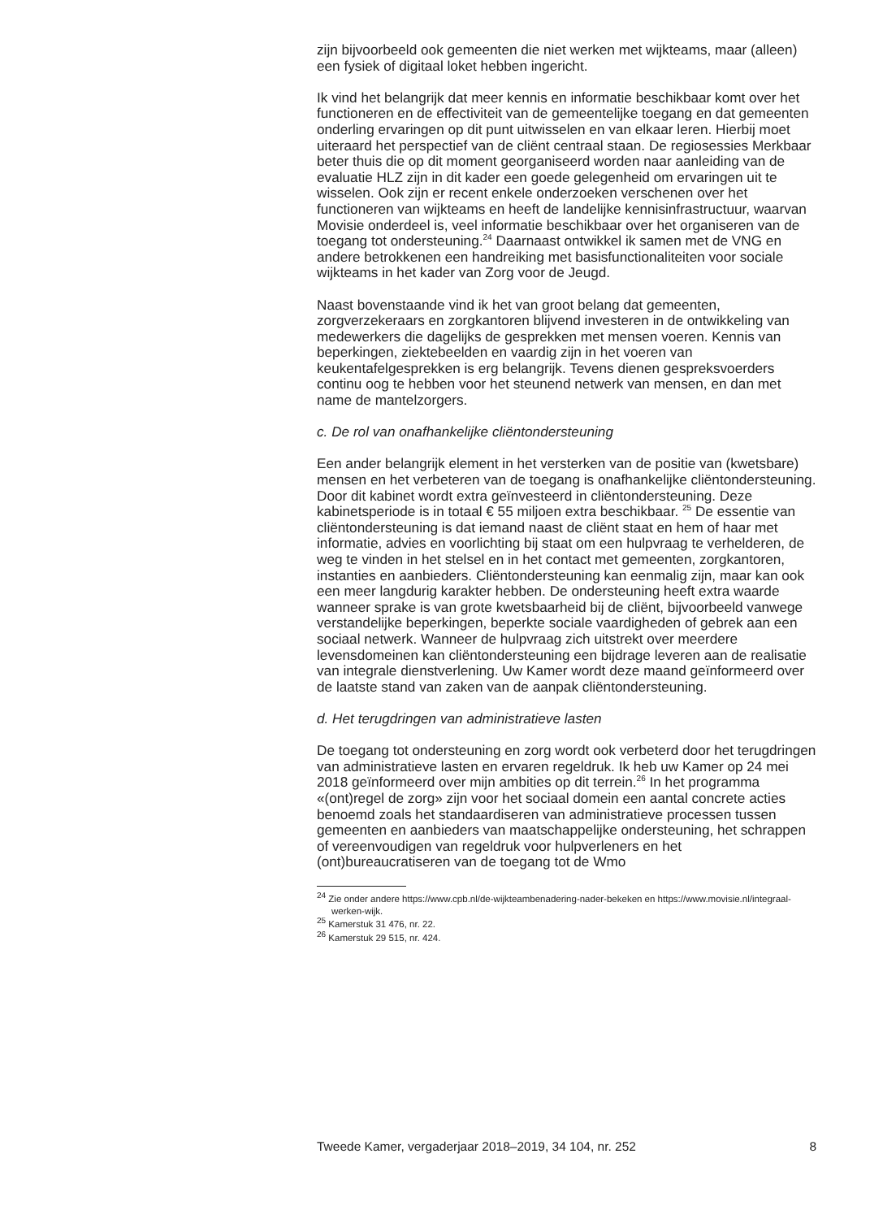zijn bijvoorbeeld ook gemeenten die niet werken met wijkteams, maar (alleen) een fysiek of digitaal loket hebben ingericht.
Ik vind het belangrijk dat meer kennis en informatie beschikbaar komt over het functioneren en de effectiviteit van de gemeentelijke toegang en dat gemeenten onderling ervaringen op dit punt uitwisselen en van elkaar leren. Hierbij moet uiteraard het perspectief van de cliënt centraal staan. De regiosessies Merkbaar beter thuis die op dit moment georganiseerd worden naar aanleiding van de evaluatie HLZ zijn in dit kader een goede gelegenheid om ervaringen uit te wisselen. Ook zijn er recent enkele onderzoeken verschenen over het functioneren van wijkteams en heeft de landelijke kennisinfrastructuur, waarvan Movisie onderdeel is, veel informatie beschikbaar over het organiseren van de toegang tot ondersteuning.<sup>24</sup> Daarnaast ontwikkel ik samen met de VNG en andere betrokkenen een handreiking met basisfunctionaliteiten voor sociale wijkteams in het kader van Zorg voor de Jeugd.
Naast bovenstaande vind ik het van groot belang dat gemeenten, zorgverzekeraars en zorgkantoren blijvend investeren in de ontwikkeling van medewerkers die dagelijks de gesprekken met mensen voeren. Kennis van beperkingen, ziektebeelden en vaardig zijn in het voeren van keukentafelgesprekken is erg belangrijk. Tevens dienen gespreksvoerders continu oog te hebben voor het steunend netwerk van mensen, en dan met name de mantelzorgers.
c. De rol van onafhankelijke cliëntondersteuning
Een ander belangrijk element in het versterken van de positie van (kwetsbare) mensen en het verbeteren van de toegang is onafhankelijke cliëntondersteuning. Door dit kabinet wordt extra geïnvesteerd in cliëntondersteuning. Deze kabinetsperiode is in totaal € 55 miljoen extra beschikbaar. <sup>25</sup> De essentie van cliëntondersteuning is dat iemand naast de cliënt staat en hem of haar met informatie, advies en voorlichting bij staat om een hulpvraag te verhelderen, de weg te vinden in het stelsel en in het contact met gemeenten, zorgkantoren, instanties en aanbieders. Cliëntondersteuning kan eenmalig zijn, maar kan ook een meer langdurig karakter hebben. De ondersteuning heeft extra waarde wanneer sprake is van grote kwetsbaarheid bij de cliënt, bijvoorbeeld vanwege verstandelijke beperkingen, beperkte sociale vaardigheden of gebrek aan een sociaal netwerk. Wanneer de hulpvraag zich uitstrekt over meerdere levensdomeinen kan cliëntondersteuning een bijdrage leveren aan de realisatie van integrale dienstverlening. Uw Kamer wordt deze maand geïnformeerd over de laatste stand van zaken van de aanpak cliëntondersteuning.
d. Het terugdringen van administratieve lasten
De toegang tot ondersteuning en zorg wordt ook verbeterd door het terugdringen van administratieve lasten en ervaren regeldruk. Ik heb uw Kamer op 24 mei 2018 geïnformeerd over mijn ambities op dit terrein.<sup>26</sup> In het programma «(ont)regel de zorg» zijn voor het sociaal domein een aantal concrete acties benoemd zoals het standaardiseren van administratieve processen tussen gemeenten en aanbieders van maatschappelijke ondersteuning, het schrappen of vereenvoudigen van regeldruk voor hulpverleners en het (ont)bureaucratiseren van de toegang tot de Wmo
<sup>24</sup> Zie onder andere https://www.cpb.nl/de-wijkteambenadering-nader-bekeken en https://www.movisie.nl/integraal-werken-wijk.
<sup>25</sup> Kamerstuk 31 476, nr. 22.
<sup>26</sup> Kamerstuk 29 515, nr. 424.
Tweede Kamer, vergaderjaar 2018–2019, 34 104, nr. 252 8